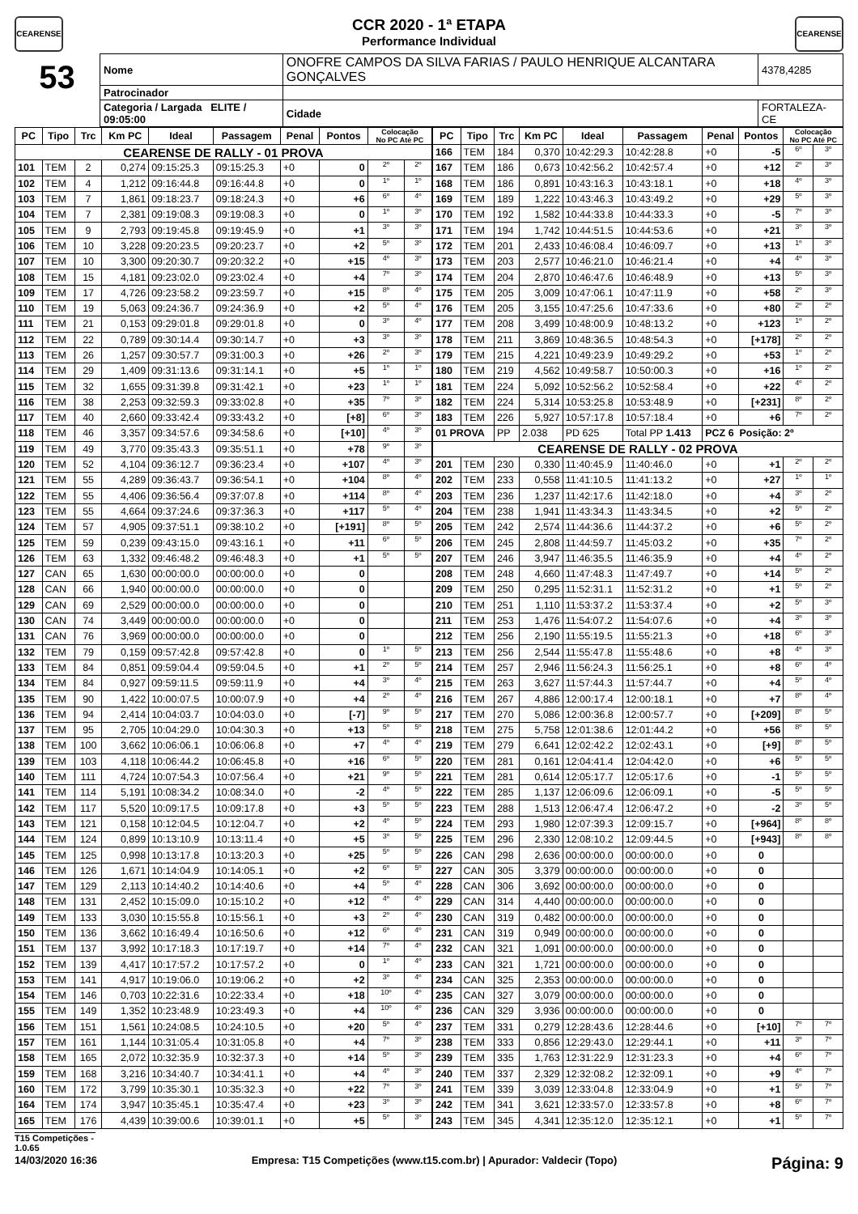CEARENSE
CCR 2020 - 1ª ETAPA
Performance Individual
CEARENSE
53
| Nome | ONOFRE CAMPOS DA SILVA FARIAS / PAULO HENRIQUE ALCANTARA GONÇALVES | | | 4378,4285 |
| Patrocinador | | | | |
| Categoria / Largada ELITE / 09:05:00 | | Cidade | FORTALEZA-CE | |
| PC | Tipo | Trc | Km PC | Ideal | Passagem | Penal | Pontos | Colocação No PC Até PC | |
| --- | --- | --- | --- | --- | --- | --- | --- | --- | --- |
| CEARENSE DE RALLY - 01 PROVA | | | | | | | | | |
| 101 | TEM | 2 | 0,274 | 09:15:25.3 | 09:15:25.3 | +0 | 0 | 2º | 2º |
| 102 | TEM | 4 | 1,212 | 09:16:44.8 | 09:16:44.8 | +0 | 0 | 1º | 1º |
| 103 | TEM | 7 | 1,861 | 09:18:23.7 | 09:18:24.3 | +0 | +6 | 6º | 4º |
| 104 | TEM | 7 | 2,381 | 09:19:08.3 | 09:19:08.3 | +0 | 0 | 1º | 3º |
| 105 | TEM | 9 | 2,793 | 09:19:45.8 | 09:19:45.9 | +0 | +1 | 3º | 3º |
| 106 | TEM | 10 | 3,228 | 09:20:23.5 | 09:20:23.7 | +0 | +2 | 5º | 3º |
| 107 | TEM | 10 | 3,300 | 09:20:30.7 | 09:20:32.2 | +0 | +15 | 4º | 3º |
| 108 | TEM | 15 | 4,181 | 09:23:02.0 | 09:23:02.4 | +0 | +4 | 7º | 3º |
| 109 | TEM | 17 | 4,726 | 09:23:58.2 | 09:23:59.7 | +0 | +15 | 8º | 4º |
| 110 | TEM | 19 | 5,063 | 09:24:36.7 | 09:24:36.9 | +0 | +2 | 5º | 4º |
| 111 | TEM | 21 | 0,153 | 09:29:01.8 | 09:29:01.8 | +0 | 0 | 3º | 4º |
| 112 | TEM | 22 | 0,789 | 09:30:14.4 | 09:30:14.7 | +0 | +3 | 3º | 3º |
| 113 | TEM | 26 | 1,257 | 09:30:57.7 | 09:31:00.3 | +0 | +26 | 2º | 3º |
| 114 | TEM | 29 | 1,409 | 09:31:13.6 | 09:31:14.1 | +0 | +5 | 1º | 1º |
| 115 | TEM | 32 | 1,655 | 09:31:39.8 | 09:31:42.1 | +0 | +23 | 1º | 1º |
| 116 | TEM | 38 | 2,253 | 09:32:59.3 | 09:33:02.8 | +0 | +35 | 7º | 3º |
| 117 | TEM | 40 | 2,660 | 09:33:42.4 | 09:33:43.2 | +0 | [+8] | 6º | 3º |
| 118 | TEM | 46 | 3,357 | 09:34:57.6 | 09:34:58.6 | +0 | [+10] | 4º | 3º |
| 119 | TEM | 49 | 3,770 | 09:35:43.3 | 09:35:51.1 | +0 | +78 | 9º | 3º |
| 120 | TEM | 52 | 4,104 | 09:36:12.7 | 09:36:23.4 | +0 | +107 | 4º | 3º |
| 121 | TEM | 55 | 4,289 | 09:36:43.7 | 09:36:54.1 | +0 | +104 | 8º | 4º |
| 122 | TEM | 55 | 4,406 | 09:36:56.4 | 09:37:07.8 | +0 | +114 | 8º | 4º |
| 123 | TEM | 55 | 4,664 | 09:37:24.6 | 09:37:36.3 | +0 | +117 | 5º | 4º |
| 124 | TEM | 57 | 4,905 | 09:37:51.1 | 09:38:10.2 | +0 | [+191] | 8º | 5º |
| 125 | TEM | 59 | 0,239 | 09:43:15.0 | 09:43:16.1 | +0 | +11 | 6º | 5º |
| 126 | TEM | 63 | 1,332 | 09:46:48.2 | 09:46:48.3 | +0 | +1 | 5º | 5º |
| 127 | CAN | 65 | 1,630 | 00:00:00.0 | 00:00:00.0 | +0 | 0 | | |
| 128 | CAN | 66 | 1,940 | 00:00:00.0 | 00:00:00.0 | +0 | 0 | | |
| 129 | CAN | 69 | 2,529 | 00:00:00.0 | 00:00:00.0 | +0 | 0 | | |
| 130 | CAN | 74 | 3,449 | 00:00:00.0 | 00:00:00.0 | +0 | 0 | | |
| 131 | CAN | 76 | 3,969 | 00:00:00.0 | 00:00:00.0 | +0 | 0 | | |
| 132 | TEM | 79 | 0,159 | 09:57:42.8 | 09:57:42.8 | +0 | 0 | 1º | 5º |
| 133 | TEM | 84 | 0,851 | 09:59:04.4 | 09:59:04.5 | +0 | +1 | 2º | 5º |
| 134 | TEM | 84 | 0,927 | 09:59:11.5 | 09:59:11.9 | +0 | +4 | 3º | 4º |
| 135 | TEM | 90 | 1,422 | 10:00:07.5 | 10:00:07.9 | +0 | +4 | 2º | 4º |
| 136 | TEM | 94 | 2,414 | 10:04:03.7 | 10:04:03.0 | +0 | [-7] | 9º | 5º |
| 137 | TEM | 95 | 2,705 | 10:04:29.0 | 10:04:30.3 | +0 | +13 | 5º | 5º |
| 138 | TEM | 100 | 3,662 | 10:06:06.1 | 10:06:06.8 | +0 | +7 | 4º | 4º |
| 139 | TEM | 103 | 4,118 | 10:06:44.2 | 10:06:45.8 | +0 | +16 | 6º | 5º |
| 140 | TEM | 111 | 4,724 | 10:07:54.3 | 10:07:56.4 | +0 | +21 | 9º | 5º |
| 141 | TEM | 114 | 5,191 | 10:08:34.2 | 10:08:34.0 | +0 | -2 | 4º | 5º |
| 142 | TEM | 117 | 5,520 | 10:09:17.5 | 10:09:17.8 | +0 | +3 | 5º | 5º |
| 143 | TEM | 121 | 0,158 | 10:12:04.5 | 10:12:04.7 | +0 | +2 | 4º | 5º |
| 144 | TEM | 124 | 0,899 | 10:13:10.9 | 10:13:11.4 | +0 | +5 | 3º | 5º |
| 145 | TEM | 125 | 0,998 | 10:13:17.8 | 10:13:20.3 | +0 | +25 | 5º | 5º |
| 146 | TEM | 126 | 1,671 | 10:14:04.9 | 10:14:05.1 | +0 | +2 | 6º | 5º |
| 147 | TEM | 129 | 2,113 | 10:14:40.2 | 10:14:40.6 | +0 | +4 | 5º | 4º |
| 148 | TEM | 131 | 2,452 | 10:15:09.0 | 10:15:10.2 | +0 | +12 | 4º | 4º |
| 149 | TEM | 133 | 3,030 | 10:15:55.8 | 10:15:56.1 | +0 | +3 | 2º | 4º |
| 150 | TEM | 136 | 3,662 | 10:16:49.4 | 10:16:50.6 | +0 | +12 | 6º | 4º |
| 151 | TEM | 137 | 3,992 | 10:17:18.3 | 10:17:19.7 | +0 | +14 | 7º | 4º |
| 152 | TEM | 139 | 4,417 | 10:17:57.2 | 10:17:57.2 | +0 | 0 | 1º | 4º |
| 153 | TEM | 141 | 4,917 | 10:19:06.0 | 10:19:06.2 | +0 | +2 | 3º | 4º |
| 154 | TEM | 146 | 0,703 | 10:22:31.6 | 10:22:33.4 | +0 | +18 | 10º | 4º |
| 155 | TEM | 149 | 1,352 | 10:23:48.9 | 10:23:49.3 | +0 | +4 | 10º | 4º |
| 156 | TEM | 151 | 1,561 | 10:24:08.5 | 10:24:10.5 | +0 | +20 | 5º | 4º |
| 157 | TEM | 161 | 1,144 | 10:31:05.4 | 10:31:05.8 | +0 | +4 | 7º | 3º |
| 158 | TEM | 165 | 2,072 | 10:32:35.9 | 10:32:37.3 | +0 | +14 | 5º | 3º |
| 159 | TEM | 168 | 3,216 | 10:34:40.7 | 10:34:41.1 | +0 | +4 | 4º | 3º |
| 160 | TEM | 172 | 3,799 | 10:35:30.1 | 10:35:32.3 | +0 | +22 | 7º | 3º |
| 164 | TEM | 174 | 3,947 | 10:35:45.1 | 10:35:47.4 | +0 | +23 | 3º | 3º |
| 165 | TEM | 176 | 4,439 | 10:39:00.6 | 10:39:01.1 | +0 | +5 | 5º | 3º |
| PC | Tipo | Trc | Km PC | Ideal | Passagem | Penal | Pontos | Colocação No PC Até PC | |
| --- | --- | --- | --- | --- | --- | --- | --- | --- | --- |
| 166 | TEM | 184 | 0,370 | 10:42:29.3 | 10:42:28.8 | +0 | -5 | 6º | 3º |
| 167 | TEM | 186 | 0,673 | 10:42:56.2 | 10:42:57.4 | +0 | +12 | 2º | 3º |
| 168 | TEM | 186 | 0,891 | 10:43:16.3 | 10:43:18.1 | +0 | +18 | 4º | 3º |
| 169 | TEM | 189 | 1,222 | 10:43:46.3 | 10:43:49.2 | +0 | +29 | 5º | 3º |
| 170 | TEM | 192 | 1,582 | 10:44:33.8 | 10:44:33.3 | +0 | -5 | 7º | 3º |
| 171 | TEM | 194 | 1,742 | 10:44:51.5 | 10:44:53.6 | +0 | +21 | 3º | 3º |
| 172 | TEM | 201 | 2,433 | 10:46:08.4 | 10:46:09.7 | +0 | +13 | 1º | 3º |
| 173 | TEM | 203 | 2,577 | 10:46:21.0 | 10:46:21.4 | +0 | +4 | 4º | 3º |
| 174 | TEM | 204 | 2,870 | 10:46:47.6 | 10:46:48.9 | +0 | +13 | 5º | 3º |
| 175 | TEM | 205 | 3,009 | 10:47:06.1 | 10:47:11.9 | +0 | +58 | 2º | 3º |
| 176 | TEM | 205 | 3,155 | 10:47:25.6 | 10:47:33.6 | +0 | +80 | 2º | 2º |
| 177 | TEM | 208 | 3,499 | 10:48:00.9 | 10:48:13.2 | +0 | +123 | 1º | 2º |
| 178 | TEM | 211 | 3,869 | 10:48:36.5 | 10:48:54.3 | +0 | [+178] | 2º | 2º |
| 179 | TEM | 215 | 4,221 | 10:49:23.9 | 10:49:29.2 | +0 | +53 | 1º | 2º |
| 180 | TEM | 219 | 4,562 | 10:49:58.7 | 10:50:00.3 | +0 | +16 | 1º | 2º |
| 181 | TEM | 224 | 5,092 | 10:52:56.2 | 10:52:58.4 | +0 | +22 | 4º | 2º |
| 182 | TEM | 224 | 5,314 | 10:53:25.8 | 10:53:48.9 | +0 | [+231] | 8º | 2º |
| 183 | TEM | 226 | 5,927 | 10:57:17.8 | 10:57:18.4 | +0 | +6 | 7º | 2º |
| 01 PROVA | | PP | 2.038 | PD 625 | Total PP 1.413 | PCZ 6 Posição: 2º | | | |
| CEARENSE DE RALLY - 02 PROVA | | | | | | | | | |
| 201 | TEM | 230 | 0,330 | 11:40:45.9 | 11:40:46.0 | +0 | +1 | 2º | 2º |
| 202 | TEM | 233 | 0,558 | 11:41:10.5 | 11:41:13.2 | +0 | +27 | 1º | 1º |
| 203 | TEM | 236 | 1,237 | 11:42:17.6 | 11:42:18.0 | +0 | +4 | 3º | 2º |
| 204 | TEM | 238 | 1,941 | 11:43:34.3 | 11:43:34.5 | +0 | +2 | 5º | 2º |
| 205 | TEM | 242 | 2,574 | 11:44:36.6 | 11:44:37.2 | +0 | +6 | 5º | 2º |
| 206 | TEM | 245 | 2,808 | 11:44:59.7 | 11:45:03.2 | +0 | +35 | 7º | 2º |
| 207 | TEM | 246 | 3,947 | 11:46:35.5 | 11:46:35.9 | +0 | +4 | 4º | 2º |
| 208 | TEM | 248 | 4,660 | 11:47:48.3 | 11:47:49.7 | +0 | +14 | 5º | 2º |
| 209 | TEM | 250 | 0,295 | 11:52:31.1 | 11:52:31.2 | +0 | +1 | 5º | 2º |
| 210 | TEM | 251 | 1,110 | 11:53:37.2 | 11:53:37.4 | +0 | +2 | 5º | 3º |
| 211 | TEM | 253 | 1,476 | 11:54:07.2 | 11:54:07.6 | +0 | +4 | 3º | 3º |
| 212 | TEM | 256 | 2,190 | 11:55:19.5 | 11:55:21.3 | +0 | +18 | 6º | 3º |
| 213 | TEM | 256 | 2,544 | 11:55:47.8 | 11:55:48.6 | +0 | +8 | 4º | 3º |
| 214 | TEM | 257 | 2,946 | 11:56:24.3 | 11:56:25.1 | +0 | +8 | 6º | 4º |
| 215 | TEM | 263 | 3,627 | 11:57:44.3 | 11:57:44.7 | +0 | +4 | 5º | 4º |
| 216 | TEM | 267 | 4,886 | 12:00:17.4 | 12:00:18.1 | +0 | +7 | 8º | 4º |
| 217 | TEM | 270 | 5,086 | 12:00:36.8 | 12:00:57.7 | +0 | [+209] | 8º | 5º |
| 218 | TEM | 275 | 5,758 | 12:01:38.6 | 12:01:44.2 | +0 | +56 | 8º | 5º |
| 219 | TEM | 279 | 6,641 | 12:02:42.2 | 12:02:43.1 | +0 | [+9] | 8º | 5º |
| 220 | TEM | 281 | 0,161 | 12:04:41.4 | 12:04:42.0 | +0 | +6 | 5º | 5º |
| 221 | TEM | 281 | 0,614 | 12:05:17.7 | 12:05:17.6 | +0 | -1 | 5º | 5º |
| 222 | TEM | 285 | 1,137 | 12:06:09.6 | 12:06:09.1 | +0 | -5 | 5º | 5º |
| 223 | TEM | 288 | 1,513 | 12:06:47.4 | 12:06:47.2 | +0 | -2 | 3º | 5º |
| 224 | TEM | 293 | 1,980 | 12:07:39.3 | 12:09:15.7 | +0 | [+964] | 8º | 8º |
| 225 | TEM | 296 | 2,330 | 12:08:10.2 | 12:09:44.5 | +0 | [+943] | 8º | 8º |
| 226 | CAN | 298 | 2,636 | 00:00:00.0 | 00:00:00.0 | +0 | 0 | | |
| 227 | CAN | 305 | 3,379 | 00:00:00.0 | 00:00:00.0 | +0 | 0 | | |
| 228 | CAN | 306 | 3,692 | 00:00:00.0 | 00:00:00.0 | +0 | 0 | | |
| 229 | CAN | 314 | 4,440 | 00:00:00.0 | 00:00:00.0 | +0 | 0 | | |
| 230 | CAN | 319 | 0,482 | 00:00:00.0 | 00:00:00.0 | +0 | 0 | | |
| 231 | CAN | 319 | 0,949 | 00:00:00.0 | 00:00:00.0 | +0 | 0 | | |
| 232 | CAN | 321 | 1,091 | 00:00:00.0 | 00:00:00.0 | +0 | 0 | | |
| 233 | CAN | 321 | 1,721 | 00:00:00.0 | 00:00:00.0 | +0 | 0 | | |
| 234 | CAN | 325 | 2,353 | 00:00:00.0 | 00:00:00.0 | +0 | 0 | | |
| 235 | CAN | 327 | 3,079 | 00:00:00.0 | 00:00:00.0 | +0 | 0 | | |
| 236 | CAN | 329 | 3,936 | 00:00:00.0 | 00:00:00.0 | +0 | 0 | | |
| 237 | TEM | 331 | 0,279 | 12:28:43.6 | 12:28:44.6 | +0 | [+10] | 7º | 7º |
| 238 | TEM | 333 | 0,856 | 12:29:43.0 | 12:29:44.1 | +0 | +11 | 3º | 7º |
| 239 | TEM | 335 | 1,763 | 12:31:22.9 | 12:31:23.3 | +0 | +4 | 6º | 7º |
| 240 | TEM | 337 | 2,329 | 12:32:08.2 | 12:32:09.1 | +0 | +9 | 4º | 7º |
| 241 | TEM | 339 | 3,039 | 12:33:04.8 | 12:33:04.9 | +0 | +1 | 5º | 7º |
| 242 | TEM | 341 | 3,621 | 12:33:57.0 | 12:33:57.8 | +0 | +8 | 6º | 7º |
| 243 | TEM | 345 | 4,341 | 12:35:12.0 | 12:35:12.1 | +0 | +1 | 5º | 7º |
T15 Competições - 1.0.65
14/03/2020 16:36 Empresa: T15 Competições (www.t15.com.br) | Apurador: Valdecir (Topo) Página: 9